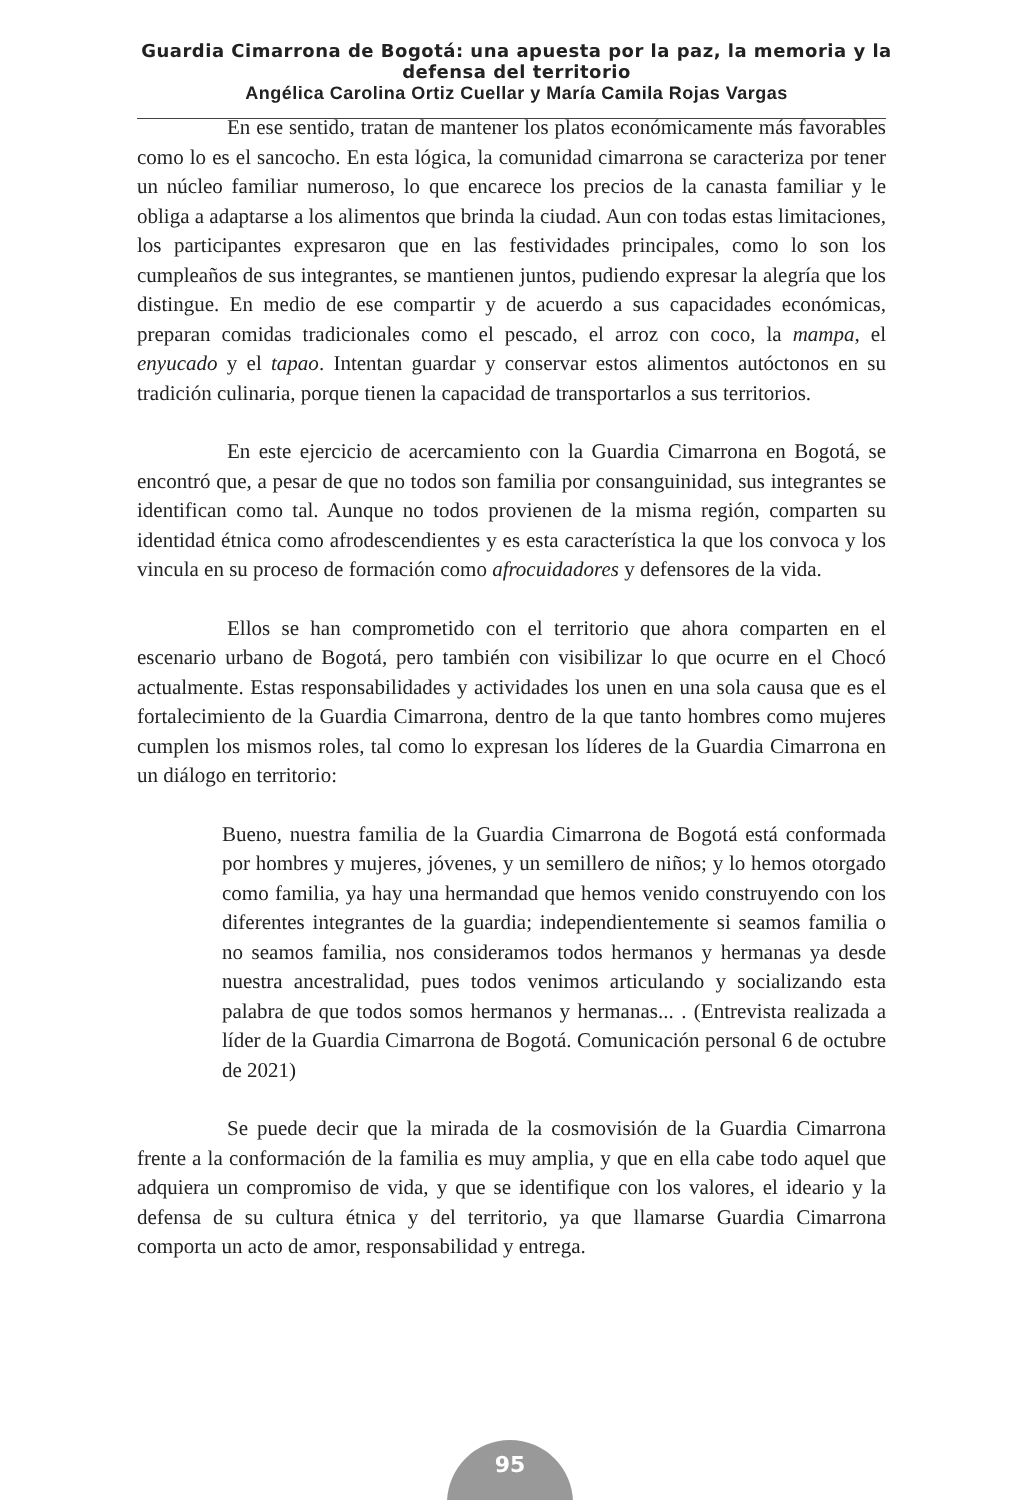Guardia Cimarrona de Bogotá: una apuesta por la paz, la memoria y la defensa del territorio
Angélica Carolina Ortiz Cuellar y María Camila Rojas Vargas
En ese sentido, tratan de mantener los platos económicamente más favorables como lo es el sancocho. En esta lógica, la comunidad cimarrona se caracteriza por tener un núcleo familiar numeroso, lo que encarece los precios de la canasta familiar y le obliga a adaptarse a los alimentos que brinda la ciudad. Aun con todas estas limitaciones, los participantes expresaron que en las festividades principales, como lo son los cumpleaños de sus integrantes, se mantienen juntos, pudiendo expresar la alegría que los distingue. En medio de ese compartir y de acuerdo a sus capacidades económicas, preparan comidas tradicionales como el pescado, el arroz con coco, la mampa, el enyucado y el tapao. Intentan guardar y conservar estos alimentos autóctonos en su tradición culinaria, porque tienen la capacidad de transportarlos a sus territorios.
En este ejercicio de acercamiento con la Guardia Cimarrona en Bogotá, se encontró que, a pesar de que no todos son familia por consanguinidad, sus integrantes se identifican como tal. Aunque no todos provienen de la misma región, comparten su identidad étnica como afrodescendientes y es esta característica la que los convoca y los vincula en su proceso de formación como afrocuidadores y defensores de la vida.
Ellos se han comprometido con el territorio que ahora comparten en el escenario urbano de Bogotá, pero también con visibilizar lo que ocurre en el Chocó actualmente. Estas responsabilidades y actividades los unen en una sola causa que es el fortalecimiento de la Guardia Cimarrona, dentro de la que tanto hombres como mujeres cumplen los mismos roles, tal como lo expresan los líderes de la Guardia Cimarrona en un diálogo en territorio:
Bueno, nuestra familia de la Guardia Cimarrona de Bogotá está conformada por hombres y mujeres, jóvenes, y un semillero de niños; y lo hemos otorgado como familia, ya hay una hermandad que hemos venido construyendo con los diferentes integrantes de la guardia; independientemente si seamos familia o no seamos familia, nos consideramos todos hermanos y hermanas ya desde nuestra ancestralidad, pues todos venimos articulando y socializando esta palabra de que todos somos hermanos y hermanas... . (Entrevista realizada a líder de la Guardia Cimarrona de Bogotá. Comunicación personal 6 de octubre de 2021)
Se puede decir que la mirada de la cosmovisión de la Guardia Cimarrona frente a la conformación de la familia es muy amplia, y que en ella cabe todo aquel que adquiera un compromiso de vida, y que se identifique con los valores, el ideario y la defensa de su cultura étnica y del territorio, ya que llamarse Guardia Cimarrona comporta un acto de amor, responsabilidad y entrega.
95